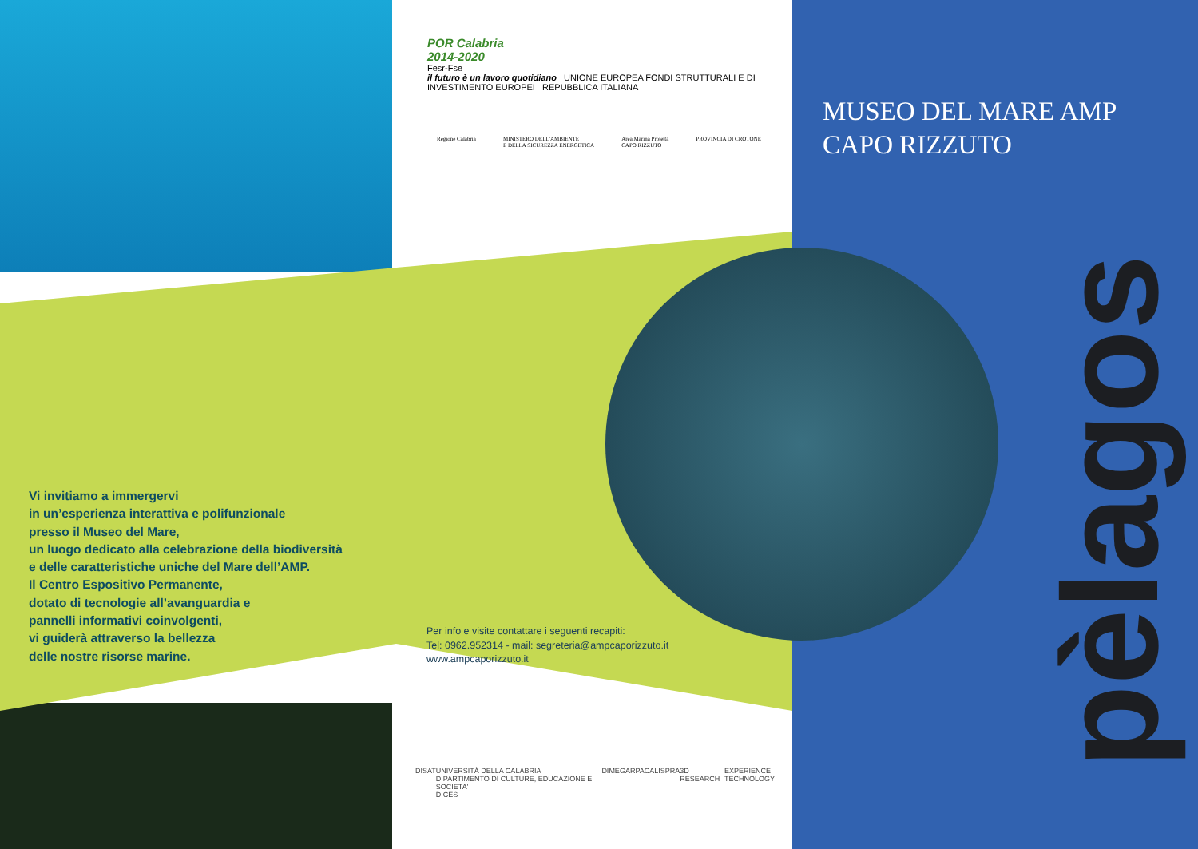POR Calabria
2014-2020
Fesr-Fse
il futuro è un lavoro quotidiano UNIONE EUROPEA FONDI STRUTTURALI E DI INVESTIMENTO EUROPEI REPUBBLICA ITALIANA
Regione Calabria MINISTERO DELL'AMBIENTE
E DELLA SICUREZZA ENERGETICA Area Marina Protetta
CAPO RIZZUTO PROVINCIA DI CROTONE
MUSEO DEL MARE AMP
CAPO RIZZUTO
Vi invitiamo a immergervi
in un’esperienza interattiva e polifunzionale
presso il Museo del Mare,
un luogo dedicato alla celebrazione della biodiversità
e delle caratteristiche uniche del Mare dell’AMP.
Il Centro Espositivo Permanente,
dotato di tecnologie all’avanguardia e
pannelli informativi coinvolgenti,
vi guiderà attraverso la bellezza
delle nostre risorse marine.
Per info e visite contattare i seguenti recapiti:
Tel: 0962.952314 - mail: segreteria@ampcaporizzuto.it
www.ampcaporizzuto.it
DISAT UNIVERSITÀ DELLA CALABRIA
DIPARTIMENTO DI CULTURE, EDUCAZIONE E SOCIETA'
DICES DIMEG ARPACAL ISPRA 3D RESEARCH EXPERIENCE
TECHNOLOGY
pèlagos